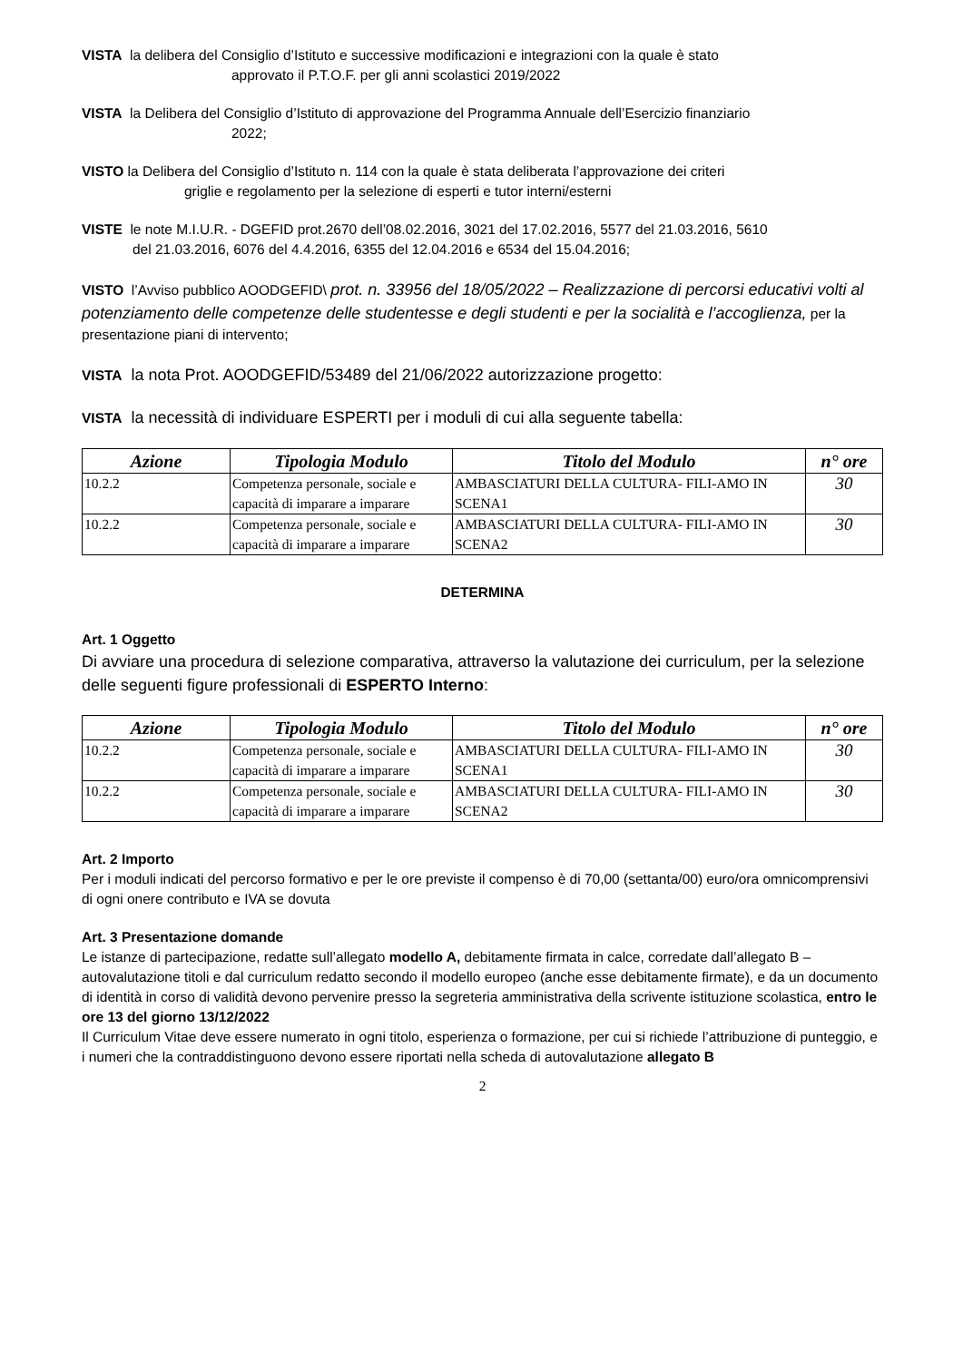VISTA la delibera del Consiglio d’Istituto e successive modificazioni e integrazioni con la quale è stato
approvato il P.T.O.F. per gli anni scolastici 2019/2022
VISTA la Delibera del Consiglio d’Istituto di approvazione del Programma Annuale dell’Esercizio finanziario
2022;
VISTO la Delibera del Consiglio d’Istituto n. 114 con la quale è stata deliberata l’approvazione dei criteri
griglie e regolamento per la selezione di esperti e tutor interni/esterni
VISTE le note M.I.U.R. - DGEFID prot.2670 dell’08.02.2016, 3021 del 17.02.2016, 5577 del 21.03.2016, 5610
del 21.03.2016, 6076 del 4.4.2016, 6355 del 12.04.2016 e 6534 del 15.04.2016;
VISTO l’Avviso pubblico AOODGEFID\ prot. n. 33956 del 18/05/2022 – Realizzazione di percorsi educativi volti al potenziamento delle competenze delle studentesse e degli studenti e per la socialità e l’accoglienza, per la presentazione piani di intervento;
VISTA la nota Prot. AOODGEFID/53489 del 21/06/2022 autorizzazione progetto:
VISTA la necessità di individuare ESPERTI per i moduli di cui alla seguente tabella:
| Azione | Tipologia Modulo | Titolo del Modulo | n° ore |
| --- | --- | --- | --- |
| 10.2.2 | Competenza personale, sociale e capacità di imparare a imparare | AMBASCIATURI DELLA CULTURA- FILI-AMO IN SCENA1 | 30 |
| 10.2.2 | Competenza personale, sociale e capacità di imparare a imparare | AMBASCIATURI DELLA CULTURA- FILI-AMO IN SCENA2 | 30 |
DETERMINA
Art. 1 Oggetto
Di avviare una procedura di selezione comparativa, attraverso la valutazione dei curriculum, per la selezione delle seguenti figure professionali di ESPERTO Interno:
| Azione | Tipologia Modulo | Titolo del Modulo | n° ore |
| --- | --- | --- | --- |
| 10.2.2 | Competenza personale, sociale e capacità di imparare a imparare | AMBASCIATURI DELLA CULTURA- FILI-AMO IN SCENA1 | 30 |
| 10.2.2 | Competenza personale, sociale e capacità di imparare a imparare | AMBASCIATURI DELLA CULTURA- FILI-AMO IN SCENA2 | 30 |
Art. 2 Importo
Per i moduli indicati del percorso formativo e per le ore previste il compenso è di 70,00 (settanta/00) euro/ora omnicomprensivi di ogni onere contributo e IVA se dovuta
Art. 3 Presentazione domande
Le istanze di partecipazione, redatte sull’allegato modello A, debitamente firmata in calce, corredate dall’allegato B – autovalutazione titoli e dal curriculum redatto secondo il modello europeo (anche esse debitamente firmate), e da un documento di identità in corso di validità devono pervenire presso la segreteria amministrativa della scrivente istituzione scolastica, entro le ore 13 del giorno 13/12/2022
Il Curriculum Vitae deve essere numerato in ogni titolo, esperienza o formazione, per cui si richiede l’attribuzione di punteggio, e i numeri che la contraddistinguono devono essere riportati nella scheda di autovalutazione allegato B
2